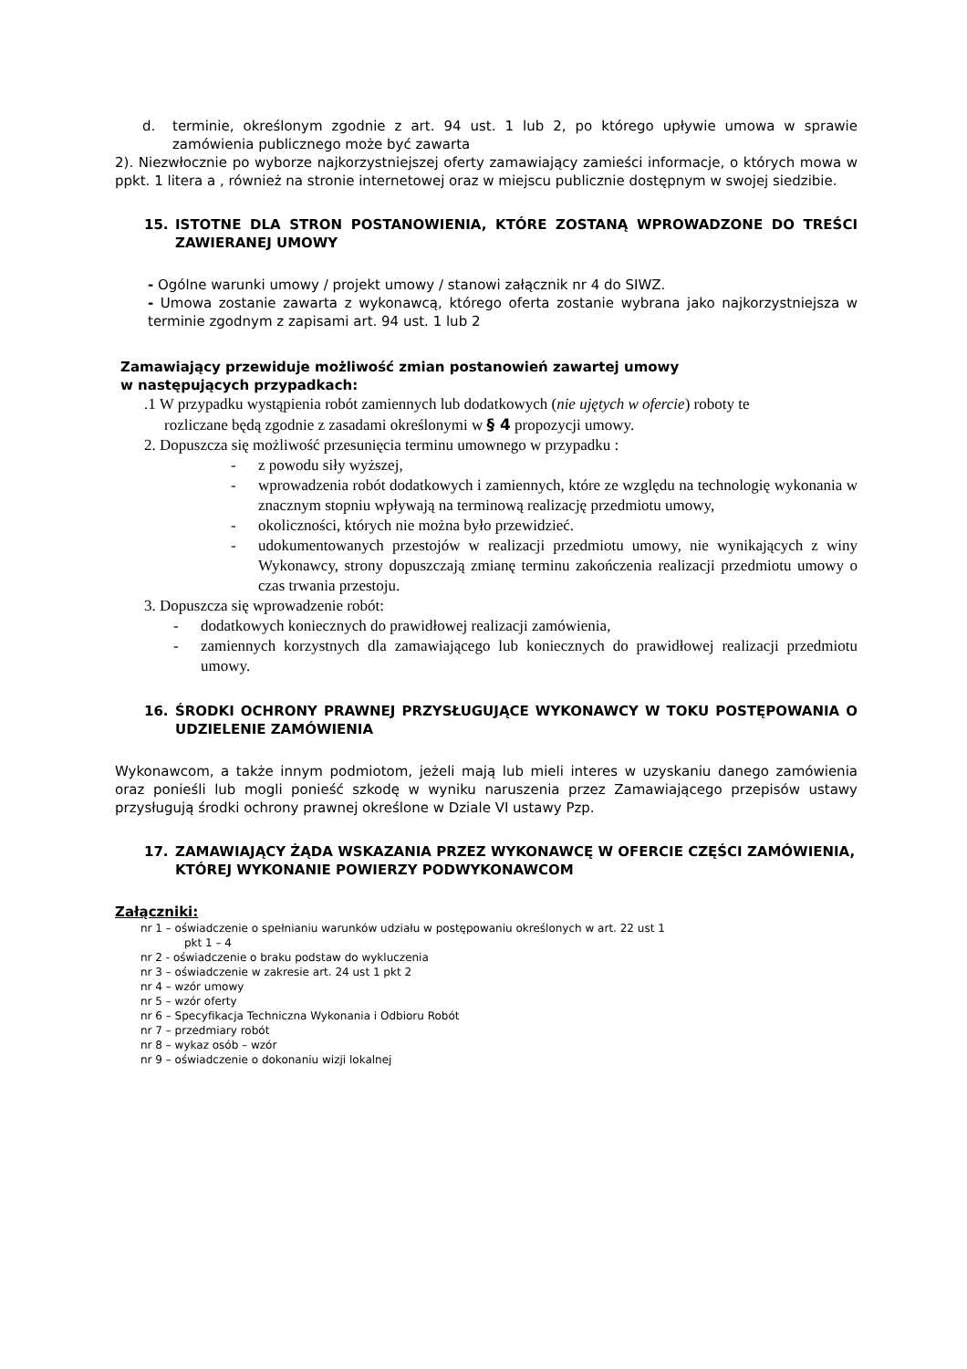d. terminie, określonym zgodnie z art. 94 ust. 1 lub 2, po którego upływie umowa w sprawie zamówienia publicznego może być zawarta
2). Niezwłocznie po wyborze najkorzystniejszej oferty zamawiający zamieści informacje, o których mowa w ppkt. 1 litera a , również na stronie internetowej oraz w miejscu publicznie dostępnym w swojej siedzibie.
15. ISTOTNE DLA STRON POSTANOWIENIA, KTÓRE ZOSTANĄ WPROWADZONE DO TREŚCI ZAWIERANEJ UMOWY
- Ogólne warunki umowy / projekt umowy / stanowi załącznik nr 4 do SIWZ.
- Umowa zostanie zawarta z wykonawcą, którego oferta zostanie wybrana jako najkorzystniejsza w terminie zgodnym z zapisami art. 94 ust. 1 lub 2
Zamawiający przewiduje możliwość zmian postanowień zawartej umowy
w następujących przypadkach:
.1 W przypadku wystąpienia robót zamiennych lub dodatkowych (nie ujętych w ofercie) roboty te
rozliczane będą zgodnie z zasadami określonymi w § 4 propozycji umowy.
2. Dopuszcza się możliwość przesunięcia terminu umownego w przypadku :
- z powodu siły wyższej,
- wprowadzenia robót dodatkowych i zamiennych, które ze względu na technologię wykonania w znacznym stopniu wpływają na terminową realizację przedmiotu umowy,
- okoliczności, których nie można było przewidzieć.
- udokumentowanych przestojów w realizacji przedmiotu umowy, nie wynikających z winy Wykonawcy, strony dopuszczają zmianę terminu zakończenia realizacji przedmiotu umowy o czas trwania przestoju.
3. Dopuszcza się wprowadzenie robót:
- dodatkowych koniecznych do prawidłowej realizacji zamówienia,
- zamiennych korzystnych dla zamawiającego lub koniecznych do prawidłowej realizacji przedmiotu umowy.
16. ŚRODKI OCHRONY PRAWNEJ PRZYSŁUGUJĄCE WYKONAWCY W TOKU POSTĘPOWANIA O UDZIELENIE ZAMÓWIENIA
Wykonawcom, a także innym podmiotom, jeżeli mają lub mieli interes w uzyskaniu danego zamówienia oraz ponieśli lub mogli ponieść szkodę w wyniku naruszenia przez Zamawiającego przepisów ustawy przysługują środki ochrony prawnej określone w Dziale VI ustawy Pzp.
17. ZAMAWIAJĄCY ŻĄDA WSKAZANIA PRZEZ WYKONAWCĘ W OFERCIE CZĘŚCI ZAMÓWIENIA, KTÓREJ WYKONANIE POWIERZY PODWYKONAWCOM
Załączniki:
nr 1 – oświadczenie o spełnianiu warunków udziału w postępowaniu określonych w art. 22 ust 1
pkt 1 – 4
nr 2 - oświadczenie o braku podstaw do wykluczenia
nr 3 – oświadczenie w zakresie art. 24 ust 1 pkt 2
nr 4 – wzór umowy
nr 5 – wzór oferty
nr 6 – Specyfikacja Techniczna Wykonania i Odbioru Robót
nr 7 – przedmiary robót
nr 8 – wykaz osób – wzór
nr 9 – oświadczenie o dokonaniu wizji lokalnej